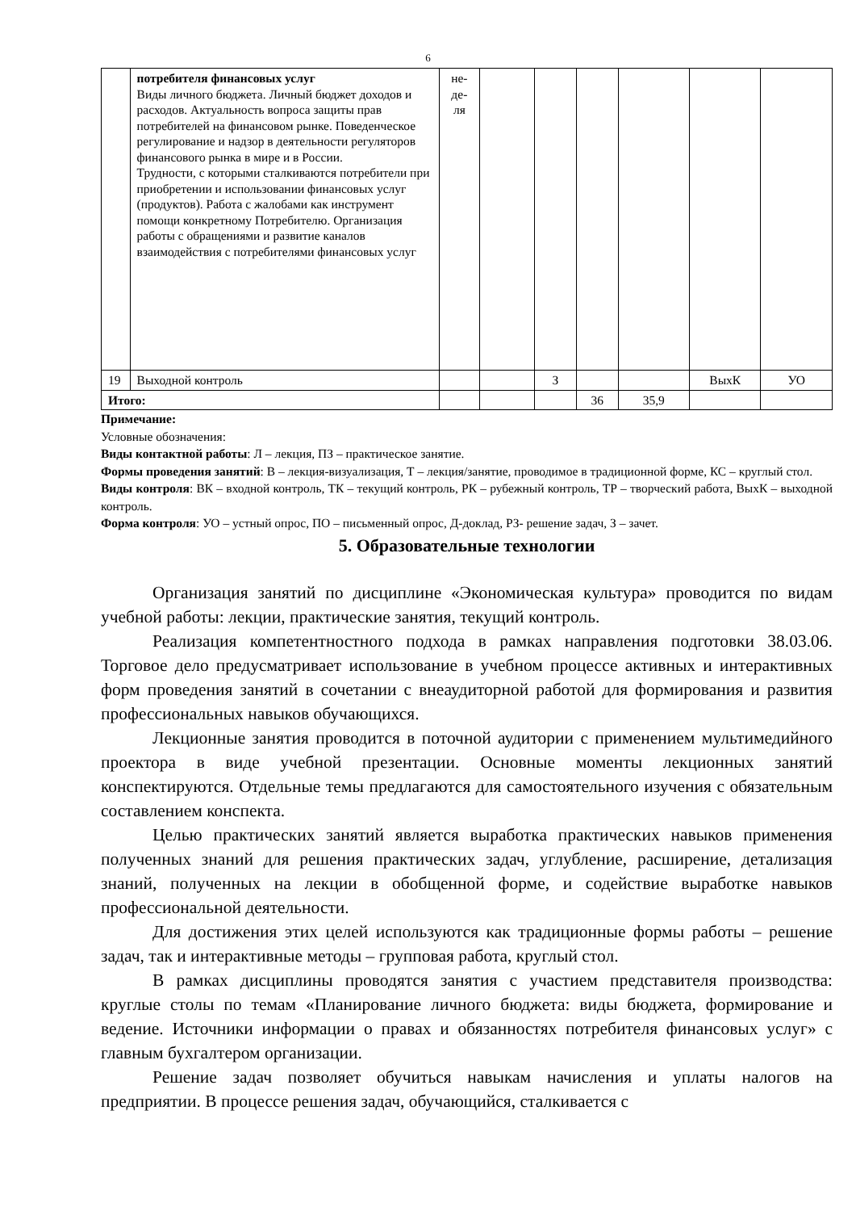6
| | потребителя финансовых услуг Виды личного бюджета. Личный бюджет доходов и расходов. Актуальность вопроса защиты прав потребителей на финансовом рынке. Поведенческое регулирование и надзор в деятельности регуляторов финансового рынка в мире и в России. Трудности, с которыми сталкиваются потребители при приобретении и использовании финансовых услуг (продуктов). Работа с жалобами как инструмент помощи конкретному Потребителю. Организация работы с обращениями и развитие каналов взаимодействия с потребителями финансовых услуг | не- де- ля | | | | | | |
| 19 | Выходной контроль | | | З | | | ВыхК | УО |
| Итого: | | | | | 36 | 35,9 | | |
Примечание:
Условные обозначения:
Виды контактной работы: Л – лекция, ПЗ – практическое занятие.
Формы проведения занятий: В – лекция-визуализация, Т – лекция/занятие, проводимое в традиционной форме, КС – круглый стол.
Виды контроля: ВК – входной контроль, ТК – текущий контроль, РК – рубежный контроль, ТР – творческий работа, ВыхК – выходной контроль.
Форма контроля: УО – устный опрос, ПО – письменный опрос, Д-доклад, РЗ- решение задач, З – зачет.
5. Образовательные технологии
Организация занятий по дисциплине «Экономическая культура» проводится по видам учебной работы: лекции, практические занятия, текущий контроль.
Реализация компетентностного подхода в рамках направления подготовки 38.03.06. Торговое дело предусматривает использование в учебном процессе активных и интерактивных форм проведения занятий в сочетании с внеаудиторной работой для формирования и развития профессиональных навыков обучающихся.
Лекционные занятия проводится в поточной аудитории с применением мультимедийного проектора в виде учебной презентации. Основные моменты лекционных занятий конспектируются. Отдельные темы предлагаются для самостоятельного изучения с обязательным составлением конспекта.
Целью практических занятий является выработка практических навыков применения полученных знаний для решения практических задач, углубление, расширение, детализация знаний, полученных на лекции в обобщенной форме, и содействие выработке навыков профессиональной деятельности.
Для достижения этих целей используются как традиционные формы работы – решение задач, так и интерактивные методы – групповая работа, круглый стол.
В рамках дисциплины проводятся занятия с участием представителя производства: круглые столы по темам «Планирование личного бюджета: виды бюджета, формирование и ведение. Источники информации о правах и обязанностях потребителя финансовых услуг» с главным бухгалтером организации.
Решение задач позволяет обучиться навыкам начисления и уплаты налогов на предприятии. В процессе решения задач, обучающийся, сталкивается с